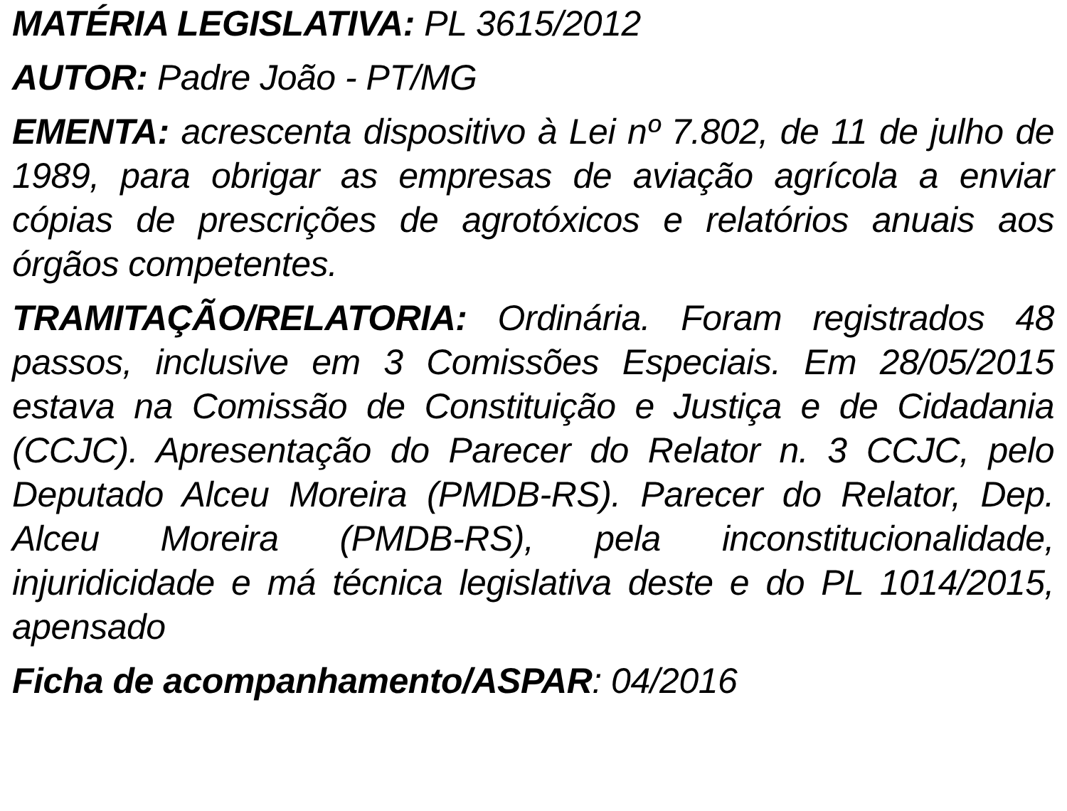MATÉRIA LEGISLATIVA: PL 3615/2012
AUTOR: Padre João - PT/MG
EMENTA: acrescenta dispositivo à Lei nº 7.802, de 11 de julho de 1989, para obrigar as empresas de aviação agrícola a enviar cópias de prescrições de agrotóxicos e relatórios anuais aos órgãos competentes.
TRAMITAÇÃO/RELATORIA: Ordinária. Foram registrados 48 passos, inclusive em 3 Comissões Especiais. Em 28/05/2015 estava na Comissão de Constituição e Justiça e de Cidadania (CCJC). Apresentação do Parecer do Relator n. 3 CCJC, pelo Deputado Alceu Moreira (PMDB-RS). Parecer do Relator, Dep. Alceu Moreira (PMDB-RS), pela inconstitucionalidade, injuridicidade e má técnica legislativa deste e do PL 1014/2015, apensado
Ficha de acompanhamento/ASPAR: 04/2016